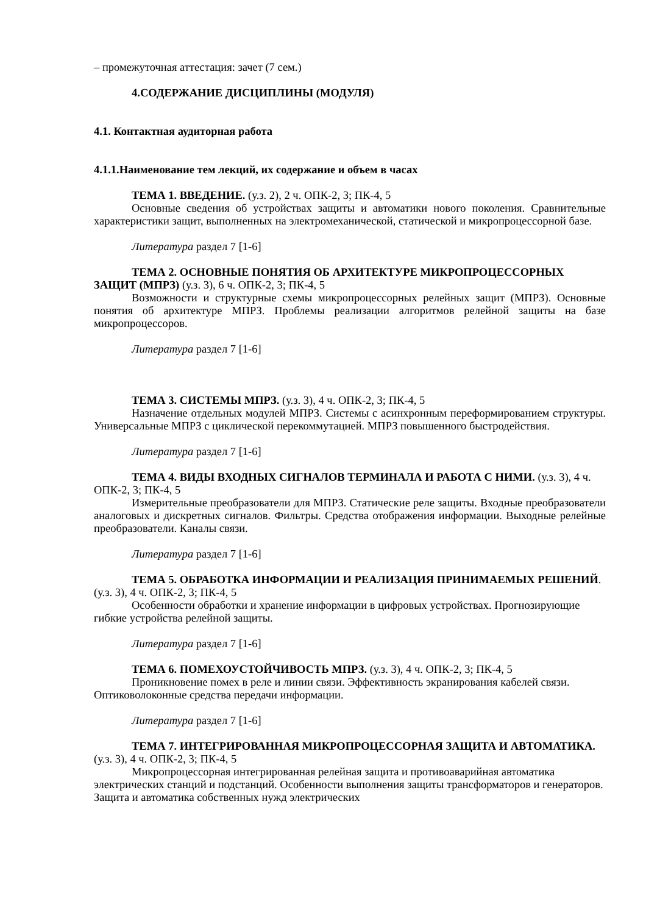– промежуточная аттестация: зачет (7 сем.)
4.СОДЕРЖАНИЕ ДИСЦИПЛИНЫ (МОДУЛЯ)
4.1. Контактная аудиторная работа
4.1.1.Наименование тем лекций, их содержание и объем в часах
ТЕМА 1. ВВЕДЕНИЕ. (у.з. 2), 2 ч. ОПК-2, 3; ПК-4, 5
Основные сведения об устройствах защиты и автоматики нового поколения. Сравнительные характеристики защит, выполненных на электромеханической, статической и микропроцессорной базе.
Литература раздел 7 [1-6]
ТЕМА 2. ОСНОВНЫЕ ПОНЯТИЯ ОБ АРХИТЕКТУРЕ МИКРОПРОЦЕССОРНЫХ ЗАЩИТ (МПРЗ) (у.з. 3), 6 ч. ОПК-2, 3; ПК-4, 5
Возможности и структурные схемы микропроцессорных релейных защит (МПРЗ). Основные понятия об архитектуре МПРЗ. Проблемы реализации алгоритмов релейной защиты на базе микропроцессоров.
Литература раздел 7 [1-6]
ТЕМА 3. СИСТЕМЫ МПРЗ. (у.з. 3), 4 ч. ОПК-2, 3; ПК-4, 5
Назначение отдельных модулей МПРЗ. Системы с асинхронным переформированием структуры. Универсальные МПРЗ с циклической перекоммутацией. МПРЗ повышенного быстродействия.
Литература раздел 7 [1-6]
ТЕМА 4. ВИДЫ ВХОДНЫХ СИГНАЛОВ ТЕРМИНАЛА И РАБОТА С НИМИ. (у.з. 3), 4 ч. ОПК-2, 3; ПК-4, 5
Измерительные преобразователи для МПРЗ. Статические реле защиты. Входные преобразователи аналоговых и дискретных сигналов. Фильтры. Средства отображения информации. Выходные релейные преобразователи. Каналы связи.
Литература раздел 7 [1-6]
ТЕМА 5. ОБРАБОТКА ИНФОРМАЦИИ И РЕАЛИЗАЦИЯ ПРИНИМАЕМЫХ РЕШЕНИЙ. (у.з. 3), 4 ч. ОПК-2, 3; ПК-4, 5
Особенности обработки и хранение информации в цифровых устройствах. Прогнозирующие гибкие устройства релейной защиты.
Литература раздел 7 [1-6]
ТЕМА 6. ПОМЕХОУСТОЙЧИВОСТЬ МПРЗ. (у.з. 3), 4 ч. ОПК-2, 3; ПК-4, 5
Проникновение помех в реле и линии связи. Эффективность экранирования кабелей связи. Оптиковолоконные средства передачи информации.
Литература раздел 7 [1-6]
ТЕМА 7. ИНТЕГРИРОВАННАЯ МИКРОПРОЦЕССОРНАЯ ЗАЩИТА И АВТОМАТИКА. (у.з. 3), 4 ч. ОПК-2, 3; ПК-4, 5
Микропроцессорная интегрированная релейная защита и противоаварийная автоматика электрических станций и подстанций. Особенности выполнения защиты трансформаторов и генераторов. Защита и автоматика собственных нужд электрических